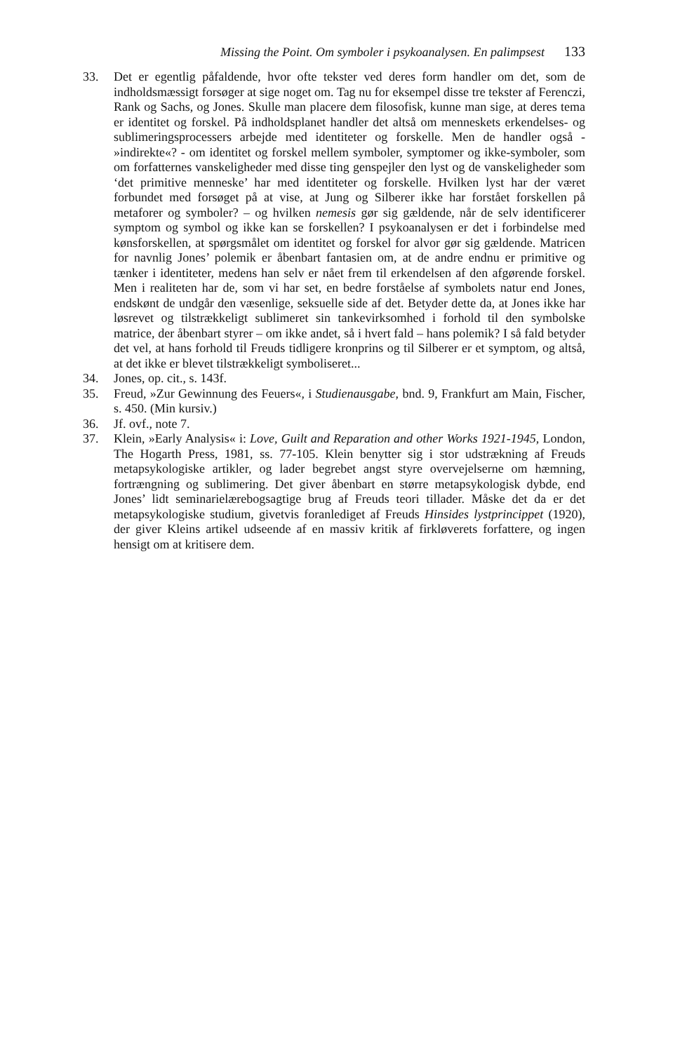Missing the Point. Om symboler i psykoanalysen. En palimpsest 133
33. Det er egentlig påfaldende, hvor ofte tekster ved deres form handler om det, som de indholdsmæssigt forsøger at sige noget om. Tag nu for eksempel disse tre tekster af Ferenczi, Rank og Sachs, og Jones. Skulle man placere dem filosofisk, kunne man sige, at deres tema er identitet og forskel. På indholds­planet handler det altså om menneskets erkendelses- og sublimeringsproces­sers arbejde med identiteter og forskelle. Men de handler også - »indirekte«? - om identitet og forskel mellem symboler, symptomer og ikke-symboler, som om forfatternes vanskeligheder med disse ting genspejler den lyst og de van­skeligheder som ‘det primitive menneske’ har med identiteter og forskelle. Hvilken lyst har der været forbundet med forsøget på at vise, at Jung og Silberer ikke har forstået forskellen på metaforer og symboler? – og hvilken nemesis gør sig gældende, når de selv identificerer symptom og symbol og ikke kan se forskellen? I psykoanalysen er det i forbindelse med kønsforskellen, at spørgsmålet om identitet og forskel for alvor gør sig gældende. Matricen for navnlig Jones’ polemik er åbenbart fantasien om, at de andre endnu er primi­tive og tænker i identiteter, medens han selv er nået frem til erkendelsen af den afgørende forskel. Men i realiteten har de, som vi har set, en bedre forståelse af symbolets natur end Jones, endskønt de undgår den væsenlige, seksuelle side af det. Betyder dette da, at Jones ikke har løsrevet og tilstrækkeligt subli­meret sin tankevirksomhed i forhold til den symbolske matrice, der åbenbart styrer – om ikke andet, så i hvert fald – hans polemik? I så fald betyder det vel, at hans forhold til Freuds tidligere kronprins og til Silberer er et symptom, og altså, at det ikke er blevet tilstrækkeligt symboliseret...
34. Jones, op. cit., s. 143f.
35. Freud, »Zur Gewinnung des Feuers«, i Studienausgabe, bnd. 9, Frankfurt am Main, Fischer, s. 450. (Min kursiv.)
36. Jf. ovf., note 7.
37. Klein, »Early Analysis« i: Love, Guilt and Reparation and other Works 1921-1945, London, The Hogarth Press, 1981, ss. 77-105. Klein benytter sig i stor udstrækning af Freuds metapsykologiske artikler, og lader begrebet angst styre overvejelserne om hæmning, fortrængning og sublimering. Det giver åbenbart en større metapsykologisk dybde, end Jones’ lidt seminarielærebogsagtige brug af Freuds teori tillader. Måske det da er det metapsykologiske studium, gi­vetvis foranlediget af Freuds Hinsides lystprincippet (1920), der giver Kleins artikel udseende af en massiv kritik af firkløverets forfattere, og ingen hensigt om at kritisere dem.